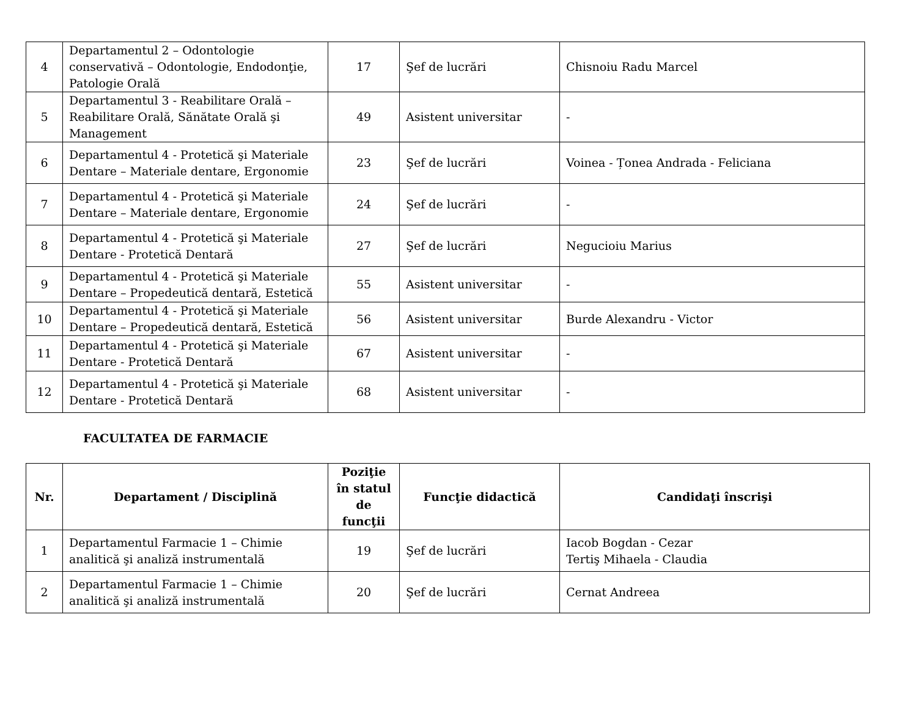| 4 | Departamentul 2 – Odontologie conservativă – Odontologie, Endodonţie, Patologie Orală | 17 | Şef de lucrări | Chisnoiu Radu Marcel |
| 5 | Departamentul 3 - Reabilitare Orală – Reabilitare Orală, Sănătate Orală şi Management | 49 | Asistent universitar | - |
| 6 | Departamentul 4 - Protetică şi Materiale Dentare – Materiale dentare, Ergonomie | 23 | Şef de lucrări | Voinea - Țonea Andrada - Feliciana |
| 7 | Departamentul 4 - Protetică şi Materiale Dentare – Materiale dentare, Ergonomie | 24 | Şef de lucrări | - |
| 8 | Departamentul 4 - Protetică şi Materiale Dentare - Protetică Dentară | 27 | Şef de lucrări | Negucioiu Marius |
| 9 | Departamentul 4 - Protetică şi Materiale Dentare – Propedeutică dentară, Estetică | 55 | Asistent universitar | - |
| 10 | Departamentul 4 - Protetică şi Materiale Dentare – Propedeutică dentară, Estetică | 56 | Asistent universitar | Burde Alexandru - Victor |
| 11 | Departamentul 4 - Protetică şi Materiale Dentare - Protetică Dentară | 67 | Asistent universitar | - |
| 12 | Departamentul 4 - Protetică şi Materiale Dentare - Protetică Dentară | 68 | Asistent universitar | - |
FACULTATEA DE FARMACIE
| Nr. | Departament / Disciplină | Poziţie în statul de funcţii | Funcţie didactică | Candidaţi înscrişi |
| --- | --- | --- | --- | --- |
| 1 | Departamentul Farmacie 1 – Chimie analitică şi analiză instrumentală | 19 | Şef de lucrări | Iacob Bogdan - Cezar Tertiş Mihaela - Claudia |
| 2 | Departamentul Farmacie 1 – Chimie analitică şi analiză instrumentală | 20 | Şef de lucrări | Cernat Andreea |